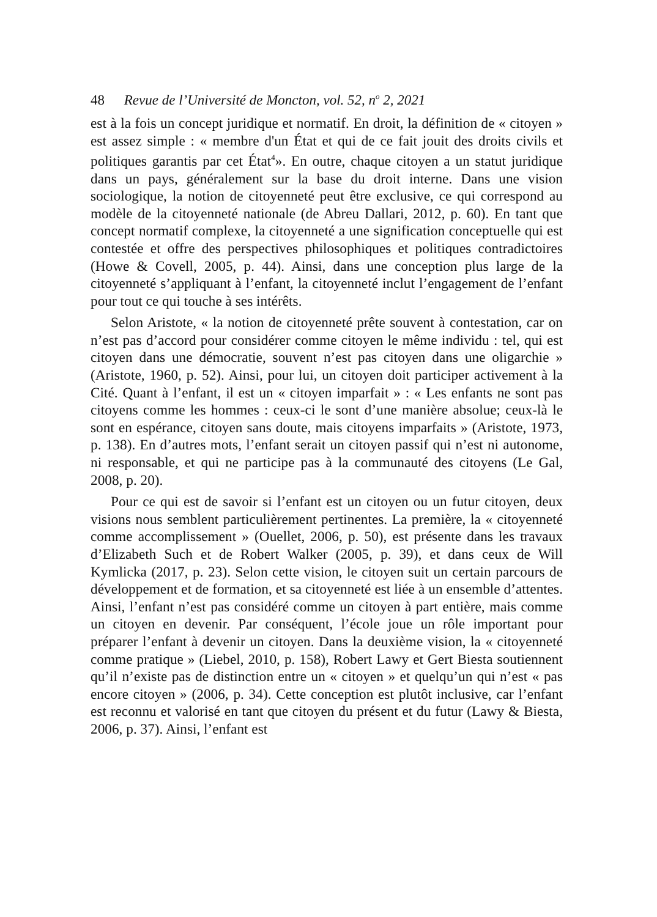48 Revue de l’Université de Moncton, vol. 52, n<sup>o</sup> 2, 2021
est à la fois un concept juridique et normatif. En droit, la définition de « citoyen » est assez simple : « membre d'un État et qui de ce fait jouit des droits civils et politiques garantis par cet État<sup>4</sup>». En outre, chaque citoyen a un statut juridique dans un pays, généralement sur la base du droit interne. Dans une vision sociologique, la notion de citoyenneté peut être exclusive, ce qui correspond au modèle de la citoyenneté nationale (de Abreu Dallari, 2012, p. 60). En tant que concept normatif complexe, la citoyenneté a une signification conceptuelle qui est contestée et offre des perspectives philosophiques et politiques contradictoires (Howe & Covell, 2005, p. 44). Ainsi, dans une conception plus large de la citoyenneté s’appliquant à l’enfant, la citoyenneté inclut l’engagement de l’enfant pour tout ce qui touche à ses intérêts.
Selon Aristote, « la notion de citoyenneté prête souvent à contestation, car on n’est pas d’accord pour considérer comme citoyen le même individu : tel, qui est citoyen dans une démocratie, souvent n’est pas citoyen dans une oligarchie » (Aristote, 1960, p. 52). Ainsi, pour lui, un citoyen doit participer activement à la Cité. Quant à l’enfant, il est un « citoyen imparfait » : « Les enfants ne sont pas citoyens comme les hommes : ceux-ci le sont d’une manière absolue; ceux-là le sont en espérance, citoyen sans doute, mais citoyens imparfaits » (Aristote, 1973, p. 138). En d’autres mots, l’enfant serait un citoyen passif qui n’est ni autonome, ni responsable, et qui ne participe pas à la communauté des citoyens (Le Gal, 2008, p. 20).
Pour ce qui est de savoir si l’enfant est un citoyen ou un futur citoyen, deux visions nous semblent particulièrement pertinentes. La première, la « citoyenneté comme accomplissement » (Ouellet, 2006, p. 50), est présente dans les travaux d’Elizabeth Such et de Robert Walker (2005, p. 39), et dans ceux de Will Kymlicka (2017, p. 23). Selon cette vision, le citoyen suit un certain parcours de développement et de formation, et sa citoyenneté est liée à un ensemble d’attentes. Ainsi, l’enfant n’est pas considéré comme un citoyen à part entière, mais comme un citoyen en devenir. Par conséquent, l’école joue un rôle important pour préparer l’enfant à devenir un citoyen. Dans la deuxième vision, la « citoyenneté comme pratique » (Liebel, 2010, p. 158), Robert Lawy et Gert Biesta soutiennent qu’il n’existe pas de distinction entre un « citoyen » et quelqu’un qui n’est « pas encore citoyen » (2006, p. 34). Cette conception est plutôt inclusive, car l’enfant est reconnu et valorisé en tant que citoyen du présent et du futur (Lawy & Biesta, 2006, p. 37). Ainsi, l’enfant est